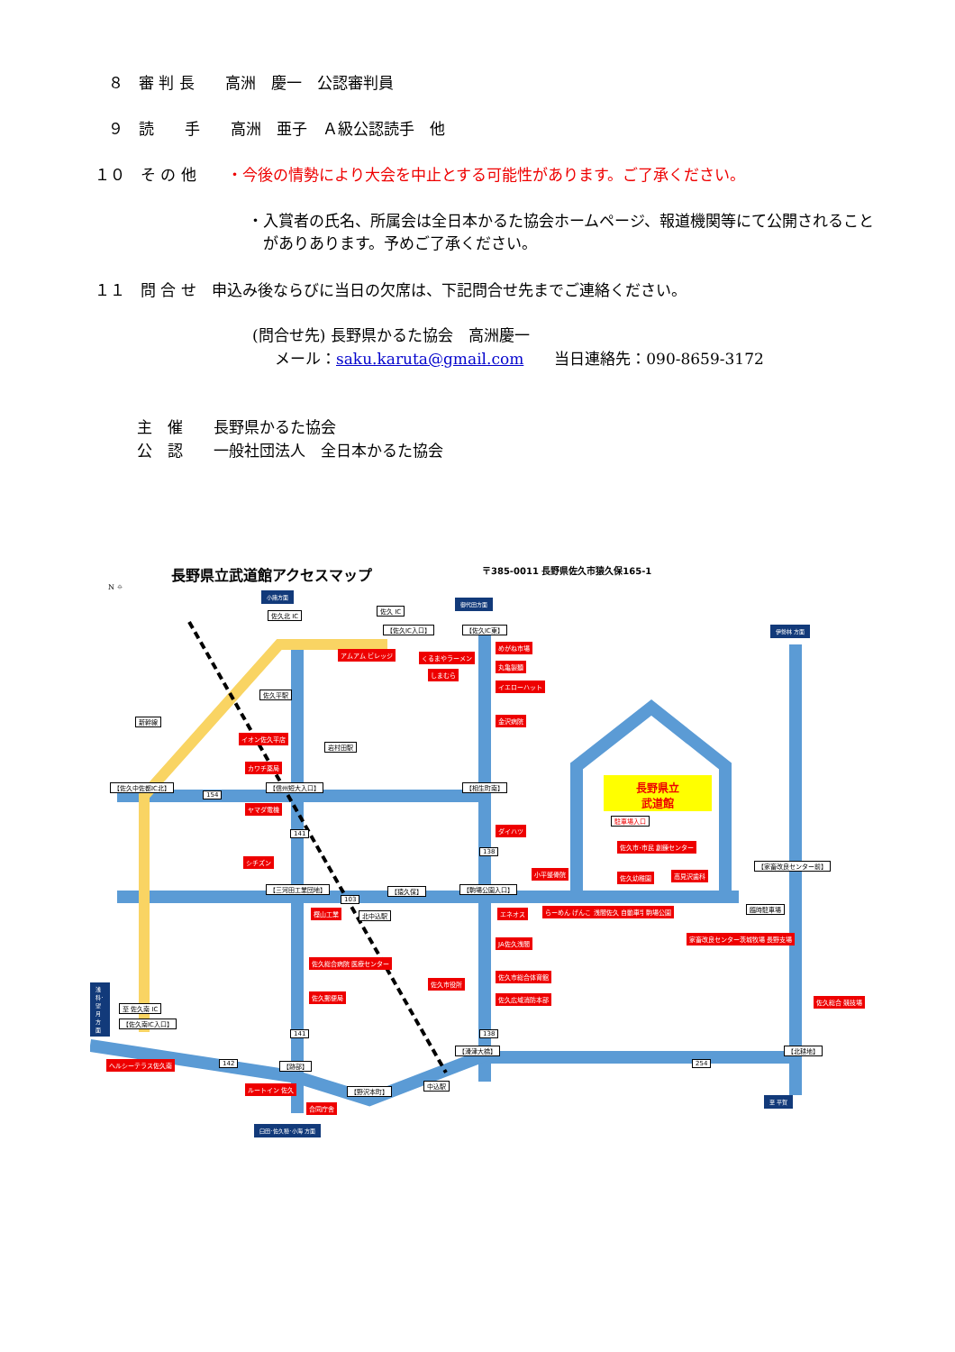８　審 判 長　　高洲　慶一　公認審判員
９　読　　手　　高洲　亜子　Ａ級公認読手　他
１０　そ の 他　　・今後の情勢により大会を中止とする可能性があります。ご了承ください。
・入賞者の氏名、所属会は全日本かるた協会ホームページ、報道機関等にて公開されること
　がありあります。予めご了承ください。
１１　問 合 せ　申込み後ならびに当日の欠席は、下記問合せ先までご連絡ください。
(問合せ先) 長野県かるた協会　高洲慶一
メール：saku.karuta@gmail.com　　当日連絡先：090-8659-3172
主　催　　長野県かるた協会
公　認　　一般社団法人　全日本かるた協会
長野県立武道館アクセスマップ
〒385-0011 長野県佐久市猿久保165-1
N ⌖
小諸方面
御代田方面
伊勢林 方面
佐久北 IC
佐久 IC
【佐久IC入口】 【佐久IC東】
アムアム ビレッジ くるまやラーメン
しまむら
めがね市場
丸亀製麺
イエローハット
金沢病院
佐久平駅
新幹線
イオン佐久平店
岩村田駅
カワチ薬局
【佐久中佐都IC北】 【信州短大入口】 【相生町南】
154
ヤマダ電機
長野県立
武道館
駐車場入口
ダイハツ
141
佐久市･市民 創錬センター
138
シチズン
【家畜改良センター前】
小平整骨院 佐久幼稚園 高見沢歯科
【三河田工業団地】 【猿久保】 【駒場公園入口】
103
臨時駐車場
樫山工業 北中込駅 エネオス らーめん げんこつ屋 浅間佐久 自動車学校 駒場公園
JA佐久浅間
家畜改良センター茨城牧場 長野支場
佐久総合病院 医療センター
佐久市総合体育館
佐久市役所
佐久広域消防本部
佐久郵便局
佐久総合 競技場
浅科･望月方面
至 佐久南 IC
【佐久南IC入口】
141 138
【滑津大橋】
254
【北耕地】
142
ヘルシーテラス佐久南 【跡部】
ルートイン 佐久 【野沢本町】
中込駅
合同庁舎
至 平賀
臼田･佐久穂･小海 方面